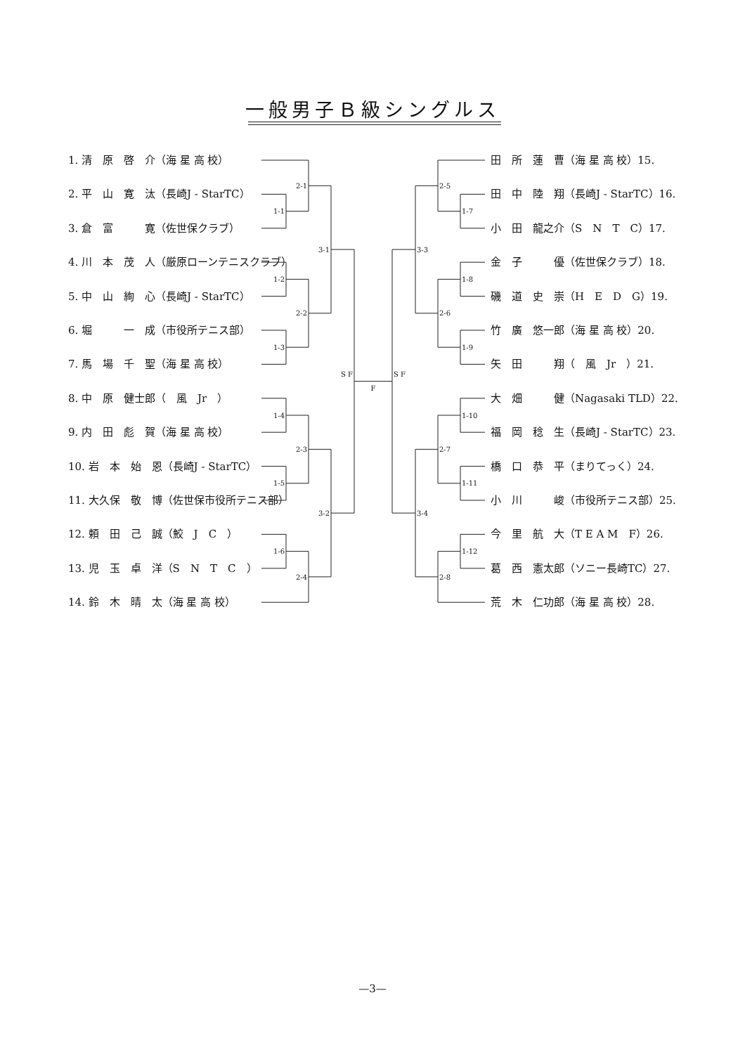一般男子Ｂ級シングルス
1. 清　原　啓　介（海 星 高 校）
2. 平　山　寛　汰（長崎J - StarTC）
3. 倉　富　　　寛（佐世保クラブ）
4. 川　本　茂　人（厳原ローンテニスクラブ）
5. 中　山　絢　心（長崎J - StarTC）
6. 堀　　　一　成（市役所テニス部）
7. 馬　場　千　聖（海 星 高 校）
8. 中　原　健士郎（　風　Jr　）
9. 内　田　彪　賀（海 星 高 校）
10. 岩　本　始　恩（長崎J - StarTC）
11. 大久保　敬　博（佐世保市役所テニス部）
12. 頼　田　己　誠（鮫　J　C　）
13. 児　玉　卓　洋（S　N　T　C　）
14. 鈴　木　晴　太（海 星 高 校）
2-1
1-1
3-1
1-2
2-2
1-3
S F
1-4
2-3
1-5
3-2
1-6
2-4
F
2-5
1-7
3-3
1-8
2-6
1-9
S F
1-10
2-7
1-11
3-4
1-12
2-8
田　所　蓮　曹（海 星 高 校）15.
田　中　陸　翔（長崎J - StarTC）16.
小　田　龍之介（S　N　T　C）17.
金　子　　　優（佐世保クラブ）18.
磯　道　史　崇（H　E　D　G）19.
竹　廣　悠一郎（海 星 高 校）20.
矢　田　　　翔（　風　Jr　）21.
大　畑　　　健（Nagasaki TLD）22.
福　岡　稔　生（長崎J - StarTC）23.
橋　口　恭　平（まりてっく）24.
小　川　　　峻（市役所テニス部）25.
今　里　航　大（T E A M　F）26.
葛　西　憲太郎（ソニー長崎TC）27.
荒　木　仁功郎（海 星 高 校）28.
—3—